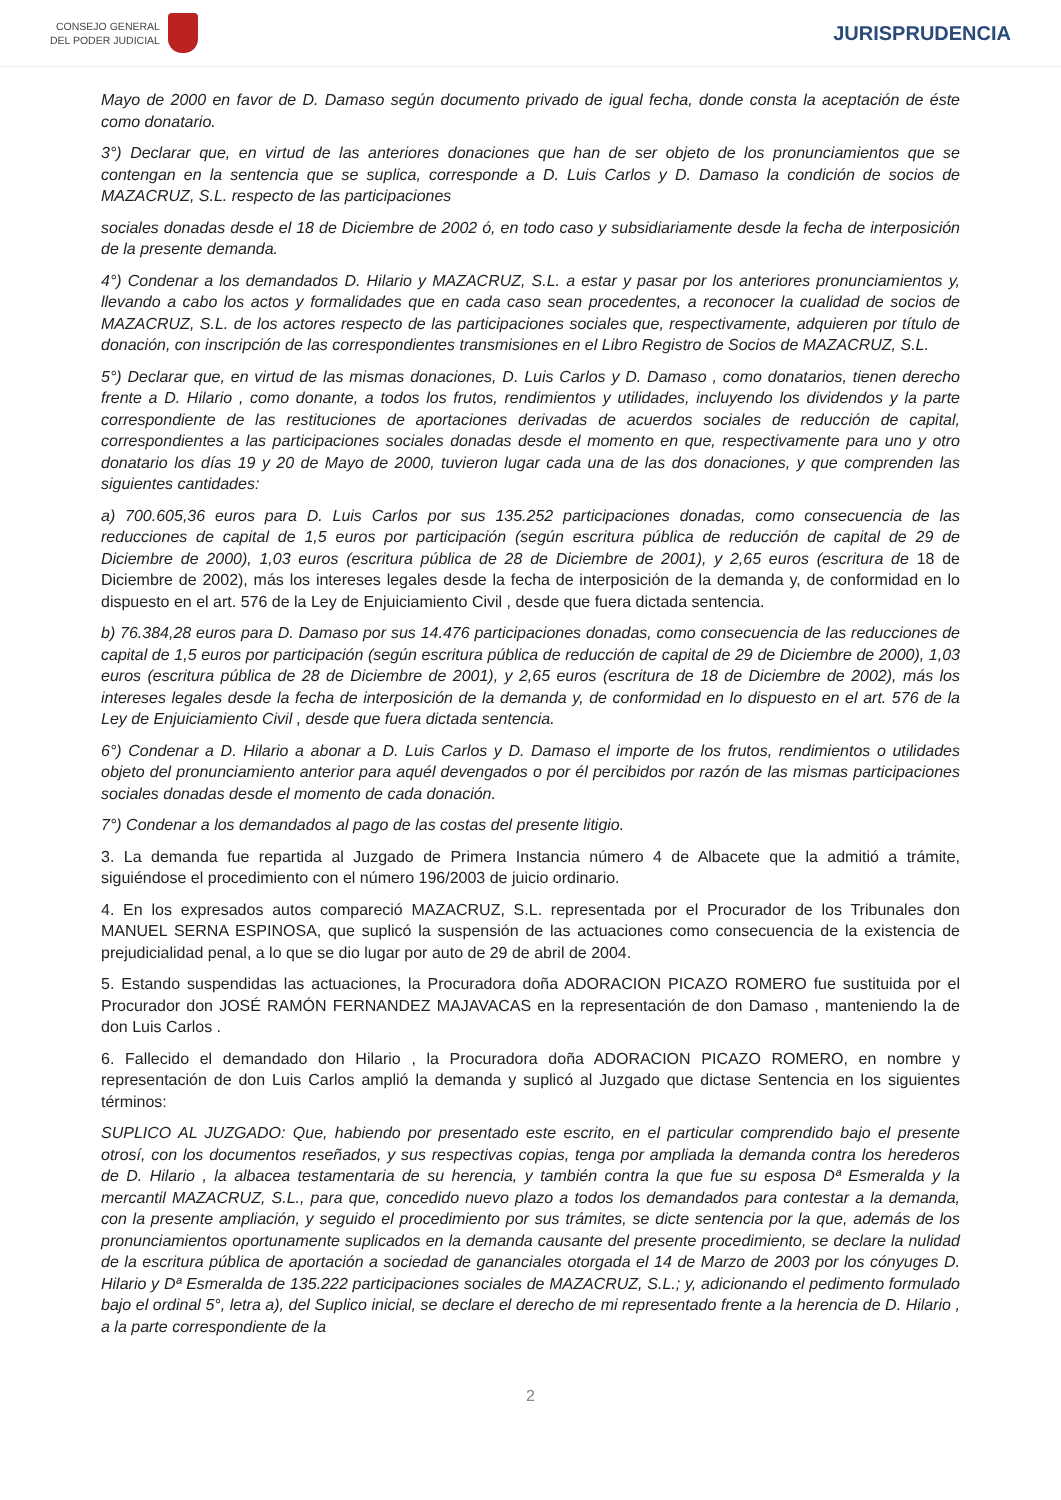CONSEJO GENERAL
DEL PODER JUDICIAL
JURISPRUDENCIA
Mayo de 2000 en favor de D. Damaso según documento privado de igual fecha, donde consta la aceptación de éste como donatario.
3°) Declarar que, en virtud de las anteriores donaciones que han de ser objeto de los pronunciamientos que se contengan en la sentencia que se suplica, corresponde a D. Luis Carlos y D. Damaso la condición de socios de MAZACRUZ, S.L. respecto de las participaciones
sociales donadas desde el 18 de Diciembre de 2002 ó, en todo caso y subsidiariamente desde la fecha de interposición de la presente demanda.
4°) Condenar a los demandados D. Hilario y MAZACRUZ, S.L. a estar y pasar por los anteriores pronunciamientos y, llevando a cabo los actos y formalidades que en cada caso sean procedentes, a reconocer la cualidad de socios de MAZACRUZ, S.L. de los actores respecto de las participaciones sociales que, respectivamente, adquieren por título de donación, con inscripción de las correspondientes transmisiones en el Libro Registro de Socios de MAZACRUZ, S.L.
5°) Declarar que, en virtud de las mismas donaciones, D. Luis Carlos y D. Damaso , como donatarios, tienen derecho frente a D. Hilario , como donante, a todos los frutos, rendimientos y utilidades, incluyendo los dividendos y la parte correspondiente de las restituciones de aportaciones derivadas de acuerdos sociales de reducción de capital, correspondientes a las participaciones sociales donadas desde el momento en que, respectivamente para uno y otro donatario los días 19 y 20 de Mayo de 2000, tuvieron lugar cada una de las dos donaciones, y que comprenden las siguientes cantidades:
a) 700.605,36 euros para D. Luis Carlos por sus 135.252 participaciones donadas, como consecuencia de las reducciones de capital de 1,5 euros por participación (según escritura pública de reducción de capital de 29 de Diciembre de 2000), 1,03 euros (escritura pública de 28 de Diciembre de 2001), y 2,65 euros (escritura de 18 de Diciembre de 2002), más los intereses legales desde la fecha de interposición de la demanda y, de conformidad en lo dispuesto en el art. 576 de la Ley de Enjuiciamiento Civil , desde que fuera dictada sentencia.
b) 76.384,28 euros para D. Damaso por sus 14.476 participaciones donadas, como consecuencia de las reducciones de capital de 1,5 euros por participación (según escritura pública de reducción de capital de 29 de Diciembre de 2000), 1,03 euros (escritura pública de 28 de Diciembre de 2001), y 2,65 euros (escritura de 18 de Diciembre de 2002), más los intereses legales desde la fecha de interposición de la demanda y, de conformidad en lo dispuesto en el art. 576 de la Ley de Enjuiciamiento Civil , desde que fuera dictada sentencia.
6°) Condenar a D. Hilario a abonar a D. Luis Carlos y D. Damaso el importe de los frutos, rendimientos o utilidades objeto del pronunciamiento anterior para aquél devengados o por él percibidos por razón de las mismas participaciones sociales donadas desde el momento de cada donación.
7°) Condenar a los demandados al pago de las costas del presente litigio.
3. La demanda fue repartida al Juzgado de Primera Instancia número 4 de Albacete que la admitió a trámite, siguiéndose el procedimiento con el número 196/2003 de juicio ordinario.
4. En los expresados autos compareció MAZACRUZ, S.L. representada por el Procurador de los Tribunales don MANUEL SERNA ESPINOSA, que suplicó la suspensión de las actuaciones como consecuencia de la existencia de prejudicialidad penal, a lo que se dio lugar por auto de 29 de abril de 2004.
5. Estando suspendidas las actuaciones, la Procuradora doña ADORACION PICAZO ROMERO fue sustituida por el Procurador don JOSÉ RAMÓN FERNANDEZ MAJAVACAS en la representación de don Damaso , manteniendo la de don Luis Carlos .
6. Fallecido el demandado don Hilario , la Procuradora doña ADORACION PICAZO ROMERO, en nombre y representación de don Luis Carlos amplió la demanda y suplicó al Juzgado que dictase Sentencia en los siguientes términos:
SUPLICO AL JUZGADO: Que, habiendo por presentado este escrito, en el particular comprendido bajo el presente otrosí, con los documentos reseñados, y sus respectivas copias, tenga por ampliada la demanda contra los herederos de D. Hilario , la albacea testamentaria de su herencia, y también contra la que fue su esposa Dª Esmeralda y la mercantil MAZACRUZ, S.L., para que, concedido nuevo plazo a todos los demandados para contestar a la demanda, con la presente ampliación, y seguido el procedimiento por sus trámites, se dicte sentencia por la que, además de los pronunciamientos oportunamente suplicados en la demanda causante del presente procedimiento, se declare la nulidad de la escritura pública de aportación a sociedad de gananciales otorgada el 14 de Marzo de 2003 por los cónyuges D. Hilario y Dª Esmeralda de 135.222 participaciones sociales de MAZACRUZ, S.L.; y, adicionando el pedimento formulado bajo el ordinal 5°, letra a), del Suplico inicial, se declare el derecho de mi representado frente a la herencia de D. Hilario , a la parte correspondiente de la
2